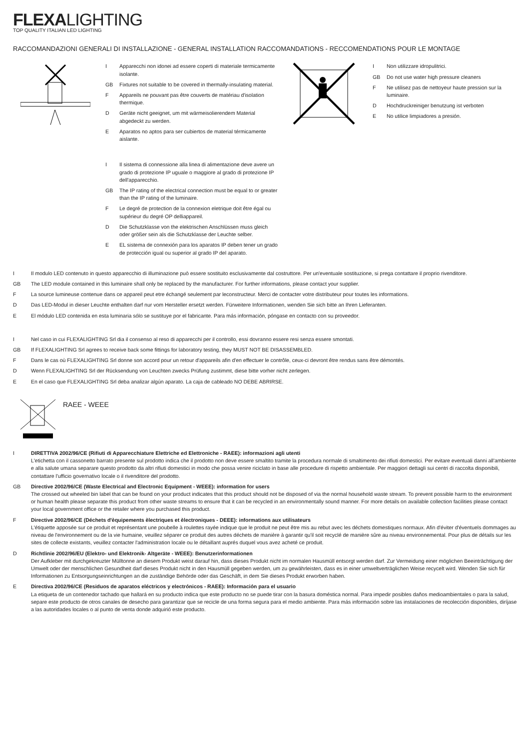FLEXALIGHTING
TOP QUALITY ITALIAN LED LIGHTING
RACCOMANDAZIONI GENERALI DI INSTALLAZIONE - GENERAL INSTALLATION RACCOMANDATIONS - RECCOMENDATIONS POUR LE MONTAGE
I Apparecchi non idonei ad essere coperti di materiale termicamente isolante.
GB Fixtures not suitable to be covered in thermally-insulating material.
F Appareils ne pouvant pas être couverts de matériau d'isolation thermique.
D Geräte nicht geeignet, um mit wärmeisolierendem Material abgedeckt zu werden.
E Aparatos no aptos para ser cubiertos de material térmicamente aislante.
I Il sistema di connessione alla linea di alimentazione deve avere un grado di protezione IP uguale o maggiore al grado di protezione IP dell'apparecchio.
GB The IP rating of the electrical connection must be equal to or greater than the IP rating of the luminaire.
F Le degré de protection de la connexion eletrique doit être égal ou supérieur du degré OP delliappareil.
D Die Schutzklasse von the elektrischen Anschlüssen muss gleich oder größer sein als die Schutzklasse der Leuchte selber.
E EL sistema de connexión para los aparatos IP deben tener un grado de protección igual ou superior al grado IP del aparato.
I Non utilizzare idropulitrici.
GB Do not use water high pressure cleaners
F Ne utilisez pas de nettoyeur haute pression sur la luminaire.
D Hochdruckreiniger benutzung ist verboten
E No utilice limpiadores a presión.
I Il modulo LED contenuto in questo apparecchio di illuminazione può essere sostituito esclusivamente dal costruttore. Per un'eventuale sostituzione, si prega contattare il proprio rivenditore.
GB The LED module contained in this luminaire shall only be replaced by the manufacturer. For further informations, please contact your supplier.
F La source lumineuse contenue dans ce appareil peut etre échangé seulement par leconstructeur. Merci de contacter votre distributeur pour toutes les informations.
D Das LED-Modul in dieser Leuchte enthalten darf nur vom Hersteller ersetzt werden. Fürweitere Informationen, wenden Sie sich bitte an Ihren Lieferanten.
E El módulo LED contenida en esta luminaria sólo se sustituye por el fabricante. Para más información, póngase en contacto con su proveedor.
I Nel caso in cui FLEXALIGHTING Srl dia il consenso al reso di apparecchi per il controllo, essi dovranno essere resi senza essere smontati.
GB If FLEXALIGHTING Srl agrees to receive back some fittings for laboratory testing, they MUST NOT BE DISASSEMBLED.
F Dans le cas où FLEXALIGHTING Srl donne son accord pour un retour d'appareils afin d'en effectuer le contrôle, ceux-ci devront être rendus sans être démontés.
D Wenn FLEXALIGHTING Srl der Rücksendung von Leuchten zwecks Prüfung zustimmt, diese bitte vorher nicht zerlegen.
E En el caso que FLEXALIGHTING Srl deba analizar algún aparato. La caja de cableado NO DEBE ABRIRSE.
RAEE - WEEE
I DIRETTIVA 2002/96/CE (Rifiuti di Apparecchiature Elettriche ed Elettroniche - RAEE): informazioni agli utenti
L'etichetta con il cassonetto barrato presente sul prodotto indica che il prodotto non deve essere smaltito tramite la procedura normale di smaltimento dei rifiuti domestici. Per evitare eventuali danni all'ambiente e alla salute umana separare questo prodotto da altri rifiuti domestici in modo che possa venire riciclato in base alle procedure di rispetto ambientale. Per maggiori dettagli sui centri di raccolta disponibili, contattare l'ufficio governativo locale o il rivenditore del prodotto.
GB Directive 2002/96/CE (Waste Electrical and Electronic Equipment - WEEE): information for users
The crossed out wheeled bin label that can be found on your product indicates that this product should not be disposed of via the normal household waste stream. To prevent possible harm to the environment or human health please separate this product from other waste streams to ensure that it can be recycled in an environmentally sound manner. For more details on available collection facilities please contact your local government office or the retailer where you purchased this product.
F Directive 2002/96/CE (Déchets d'èquipements èlectriques et èlectroniques - DEEE): informations aux utilisateurs
L'étiquette apposée sur ce produit et représentant une poubelle à roulettes rayée indique que le produit ne peut être mis au rebut avec les déchets domestiques normaux. Afin d'éviter d'éventuels dommages au niveau de l'environnement ou de la vie humaine, veuillez séparer ce produit des autres déchets de manière à garantir qu'il soit recyclé de manière sûre au niveau environnemental. Pour plus de détails sur les sites de collecte existants, veuillez contacter l'administration locale ou le détaillant auprés duquel vous avez acheté ce produit.
D Richtlinie 2002/96/EU (Elektro- und Elektronik- Altgeräte - WEEE): Benutzerinformationen
Der Aufkleber mit durchgekreuzter Mülltonne an diesem Produkt weist darauf hin, dass dieses Produkt nicht im normalen Hausmüll entsorgt werden darf. Zur Vermeidung einer möglichen Beeinträchtigung der Umwelt oder der menschlichen Gesundheit darf dieses Produkt nicht in den Hausmüll gegeben werden, um zu gewährleisten, dass es in einer umweltverträglichen Weise recycelt wird. Wenden Sie sich für Informationen zu Entsorgungseinrichtungen an die zuständige Behörde oder das Geschäft, in dem Sie dieses Produkt erworben haben.
E Directiva 2002/96/CE (Residuos de aparatos eléctricos y electrónicos - RAEE): Información para el usuario
La etiqueta de un contenedor tachado que hallará en su producto indica que este producto no se puede tirar con la basura doméstica normal. Para impedir posibles daños medioambientales o para la salud, separe este producto de otros canales de desecho para garantizar que se recicle de una forma segura para el medio ambiente. Para más información sobre las instalaciones de recolección disponibles, diríjase a las autoridades locales o al punto de venta donde adquirió este producto.